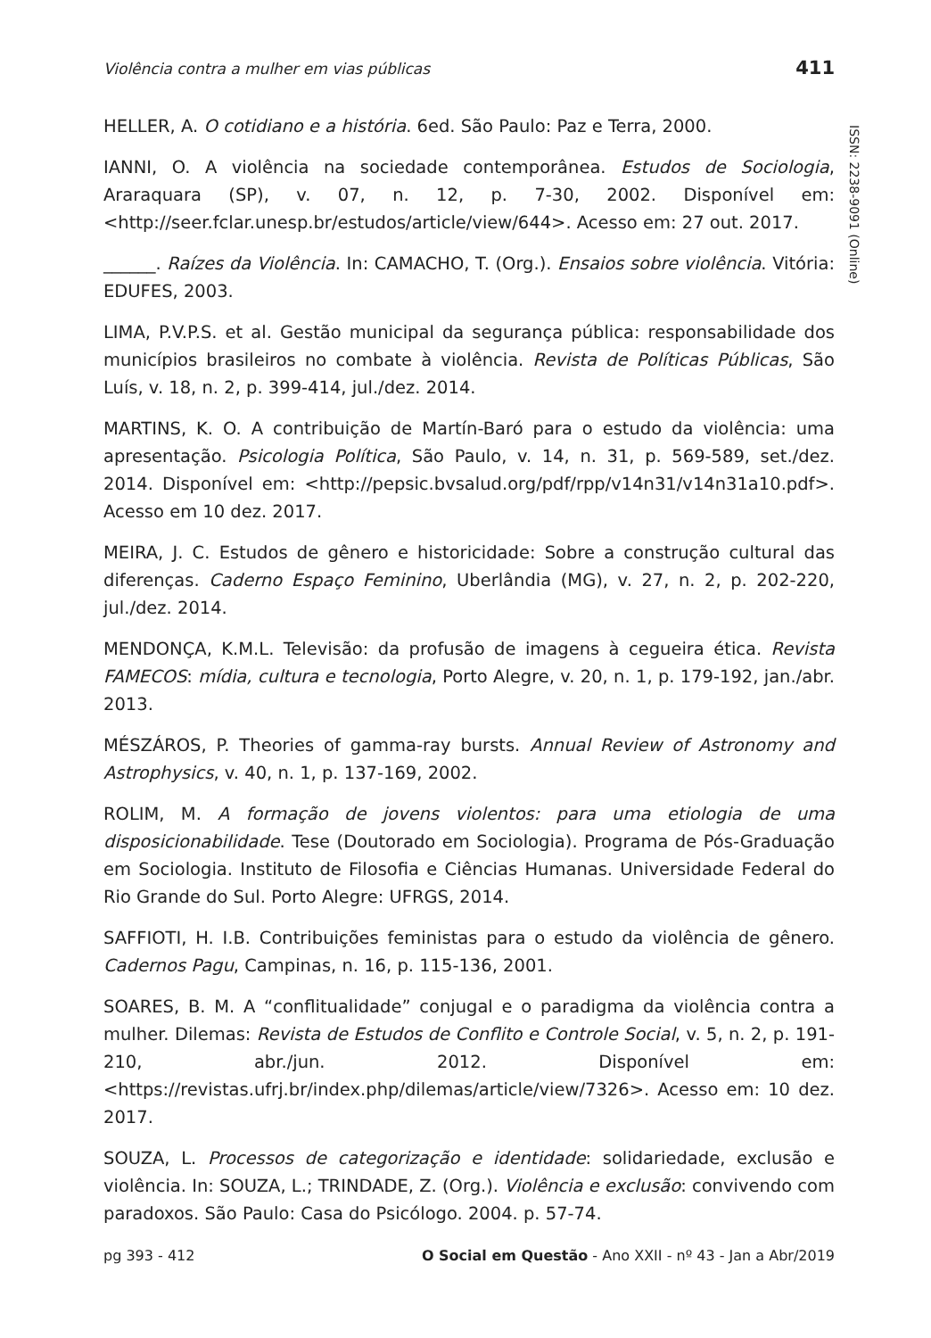Violência contra a mulher em vias públicas 411
ISSN: 2238-9091 (Online)
HELLER, A. O cotidiano e a história. 6ed. São Paulo: Paz e Terra, 2000.
IANNI, O. A violência na sociedade contemporânea. Estudos de Sociologia, Araraquara (SP), v. 07, n. 12, p. 7-30, 2002. Disponível em: <http://seer.fclar.unesp.br/estudos/article/view/644>. Acesso em: 27 out. 2017.
______. Raízes da Violência. In: CAMACHO, T. (Org.). Ensaios sobre violência. Vitória: EDUFES, 2003.
LIMA, P.V.P.S. et al. Gestão municipal da segurança pública: responsabilidade dos municípios brasileiros no combate à violência. Revista de Políticas Públicas, São Luís, v. 18, n. 2, p. 399-414, jul./dez. 2014.
MARTINS, K. O. A contribuição de Martín-Baró para o estudo da violência: uma apresentação. Psicologia Política, São Paulo, v. 14, n. 31, p. 569-589, set./dez. 2014. Disponível em: <http://pepsic.bvsalud.org/pdf/rpp/v14n31/v14n31a10.pdf>. Acesso em 10 dez. 2017.
MEIRA, J. C. Estudos de gênero e historicidade: Sobre a construção cultural das diferenças. Caderno Espaço Feminino, Uberlândia (MG), v. 27, n. 2, p. 202-220, jul./dez. 2014.
MENDONÇA, K.M.L. Televisão: da profusão de imagens à cegueira ética. Revista FAMECOS: mídia, cultura e tecnologia, Porto Alegre, v. 20, n. 1, p. 179-192, jan./abr. 2013.
MÉSZÁROS, P. Theories of gamma-ray bursts. Annual Review of Astronomy and Astrophysics, v. 40, n. 1, p. 137-169, 2002.
ROLIM, M. A formação de jovens violentos: para uma etiologia de uma disposicionabilidade. Tese (Doutorado em Sociologia). Programa de Pós-Graduação em Sociologia. Instituto de Filosofia e Ciências Humanas. Universidade Federal do Rio Grande do Sul. Porto Alegre: UFRGS, 2014.
SAFFIOTI, H. I.B. Contribuições feministas para o estudo da violência de gênero. Cadernos Pagu, Campinas, n. 16, p. 115-136, 2001.
SOARES, B. M. A “conflitualidade” conjugal e o paradigma da violência contra a mulher. Dilemas: Revista de Estudos de Conflito e Controle Social, v. 5, n. 2, p. 191-210, abr./jun. 2012. Disponível em: <https://revistas.ufrj.br/index.php/dilemas/article/view/7326>. Acesso em: 10 dez. 2017.
SOUZA, L. Processos de categorização e identidade: solidariedade, exclusão e violência. In: SOUZA, L.; TRINDADE, Z. (Org.). Violência e exclusão: convivendo com paradoxos. São Paulo: Casa do Psicólogo. 2004. p. 57-74.
pg 393 - 412 O Social em Questão - Ano XXII - nº 43 - Jan a Abr/2019